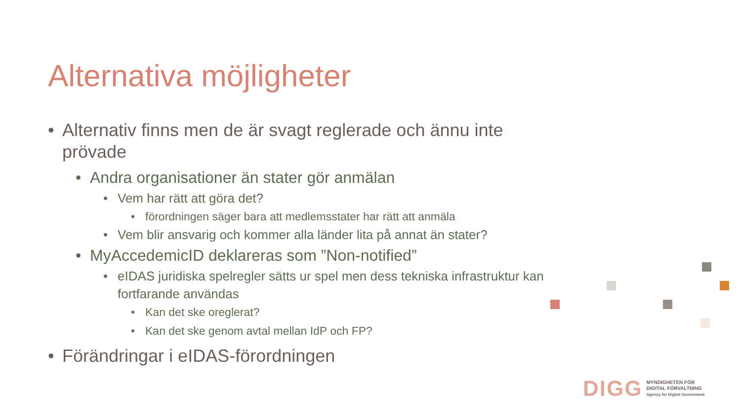Alternativa möjligheter
• Alternativ finns men de är svagt reglerade och ännu inte prövade
• Andra organisationer än stater gör anmälan
• Vem har rätt att göra det?
• förordningen säger bara att medlemsstater har rätt att anmäla
• Vem blir ansvarig och kommer alla länder lita på annat än stater?
• MyAccedemicID deklareras som ”Non-notified”
• eIDAS juridiska spelregler sätts ur spel men dess tekniska infrastruktur kan fortfarande användas
• Kan det ske oreglerat?
• Kan det ske genom avtal mellan IdP och FP?
• Förändringar i eIDAS-förordningen
DIGG
MYNDIGHETEN FÖR
DIGITAL FÖRVALTNING
Agency for Digital Government